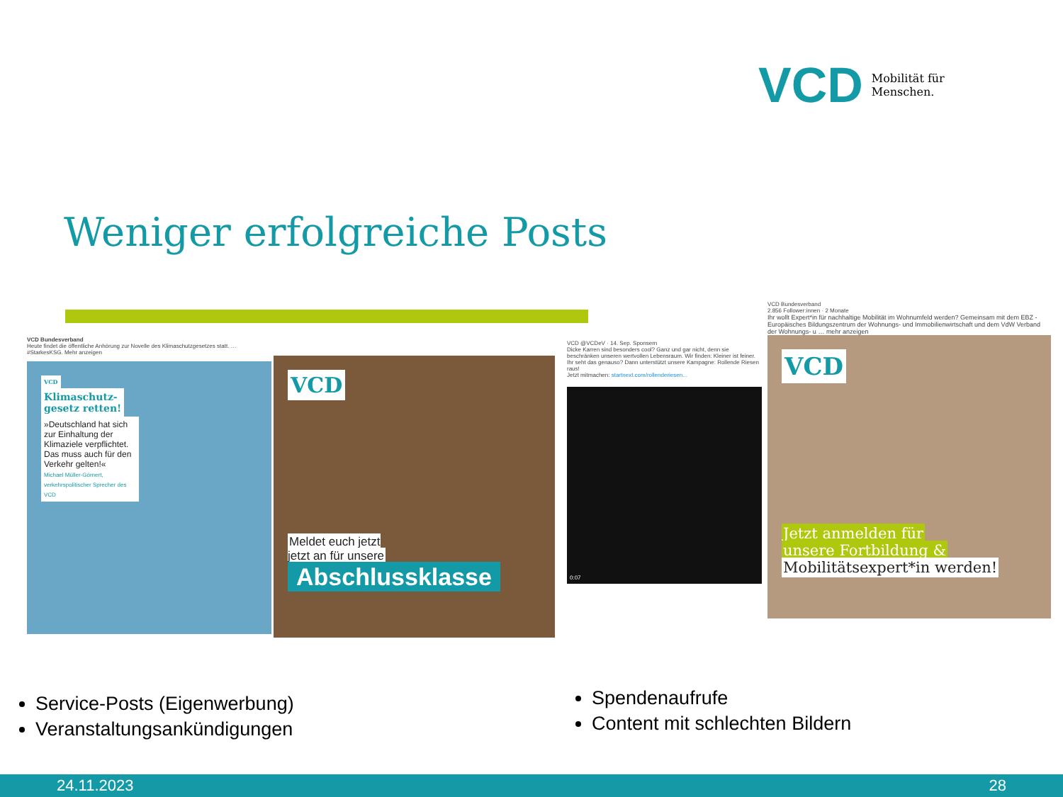VCD Mobilität für
Menschen.
Weniger erfolgreiche Posts
VCD Bundesverband
Heute findet die öffentliche Anhörung zur Novelle des Klimaschutzgesetzes statt. … #StarkesKSG. Mehr anzeigen
VCD
Klimaschutz-
gesetz retten!
»Deutschland hat sich zur Einhaltung der Klimaziele verpflichtet. Das muss auch für den Verkehr gelten!«
Michael Müller-Görnert, verkehrspolitischer Sprecher des VCD
VCD
Meldet euch jetzt
jetzt an für unsere
Abschlussklasse
VCD @VCDeV · 14. Sep. Sponsern
Dicke Karren sind besonders cool? Ganz und gar nicht, denn sie beschränken unseren wertvollen Lebensraum. Wir finden: Kleiner ist feiner.
Ihr seht das genauso? Dann unterstützt unsere Kampagne: Rollende Riesen raus!
Jetzt mitmachen: startnext.com/rollenderiesen...
0:07
VCD Bundesverband
2.856 Follower:innen · 2 Monate
Ihr wollt Expert*in für nachhaltige Mobilität im Wohnumfeld werden? Gemeinsam mit dem EBZ - Europäisches Bildungszentrum der Wohnungs- und Immobilienwirtschaft und dem VdW Verband der Wohnungs- u … mehr anzeigen
VCD
Jetzt anmelden für
unsere Fortbildung &
Mobilitätsexpert*in werden!
Service-Posts (Eigenwerbung)
Veranstaltungsankündigungen
Spendenaufrufe
Content mit schlechten Bildern
24.11.2023 28